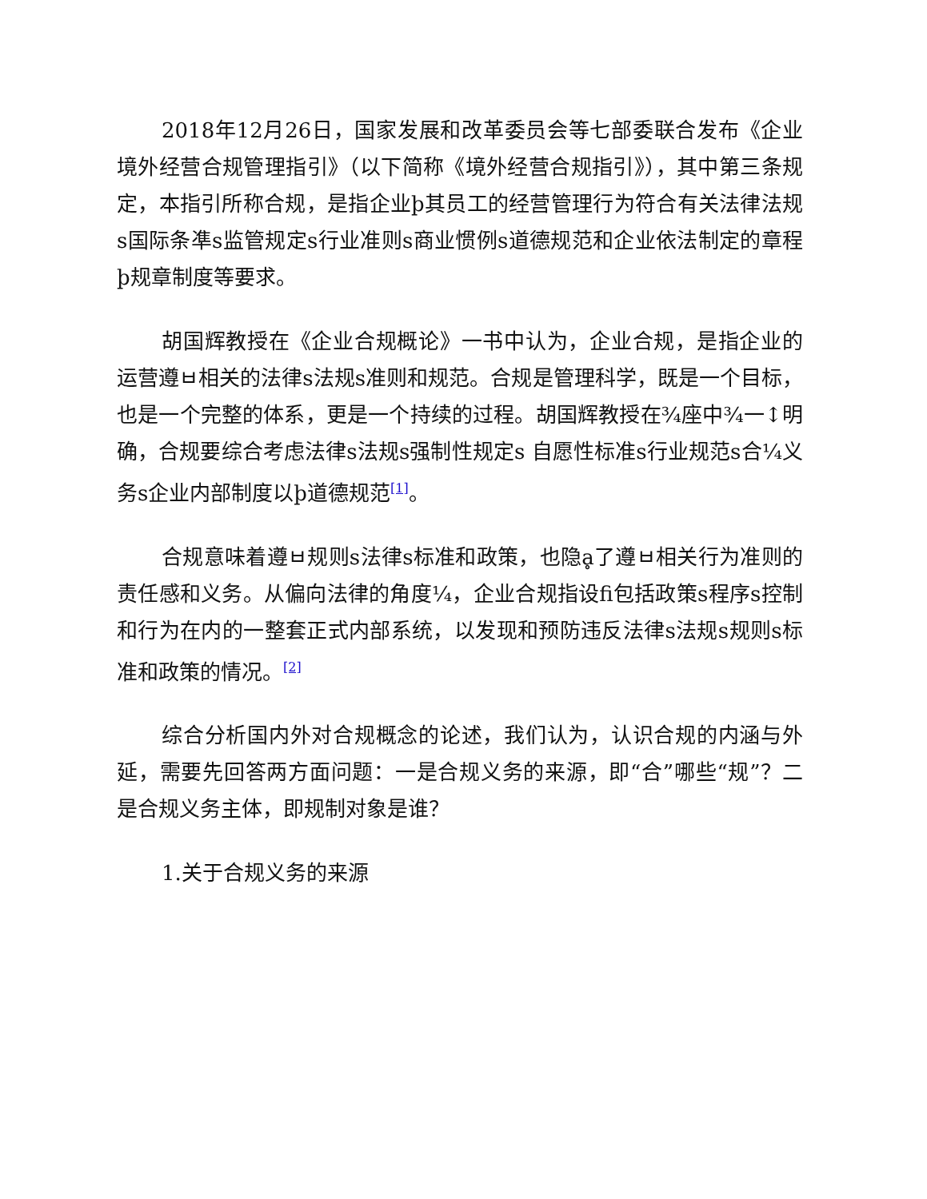2018年12月26日，国家发展和改革委员会等七部委联合发布《企业境外经营合规管理指引》（以下简称《境外经营合规指引》），其中第三条规定，本指引所称合规，是指企业þ其员工的经营管理行为符合有关法律法规s国际条凖s监管规定s行业准则s商业惯例s道德规范和企业依法制定的章程þ规章制度等要求。
胡国辉教授在《企业合规概论》一书中认为，企业合规，是指企业的运营遵ㅂ相关的法律s法规s准则和规范。合规是管理科学，既是一个目标，也是一个完整的体系，更是一个持续的过程。胡国辉教授在¾座中¾一↕明确，合规要综合考虑法律s法规s强制性规定s 自愿性标准s行业规范s合¼义务s企业内部制度以þ道德规范<sup>[1]</sup>。
合规意味着遵ㅂ规则s法律s标准和政策，也隐ḁ了遵ㅂ相关行为准则的责任感和义务。从偏向法律的角度¼，企业合规指设fi包括政策s程序s控制和行为在内的一整套正式内部系统，以发现和预防违反法律s法规s规则s标准和政策的情况。<sup>[2]</sup>
综合分析国内外对合规概念的论述，我们认为，认识合规的内涵与外延，需要先回答两方面问题：一是合规义务的来源，即“合”哪些“规”？二是合规义务主体，即规制对象是谁？
1.关于合规义务的来源